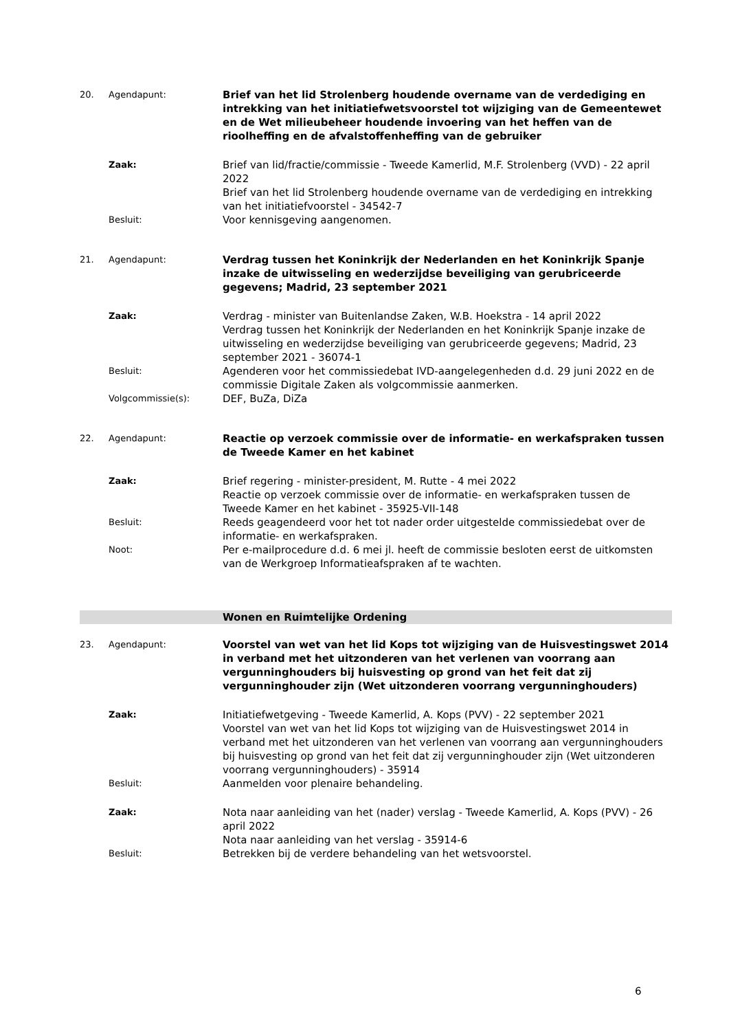20. Agendapunt:
Brief van het lid Strolenberg houdende overname van de verdediging en intrekking van het initiatiefwetsvoorstel tot wijziging van de Gemeentewet en de Wet milieubeheer houdende invoering van het heffen van de rioolheffing en de afvalstoffenheffing van de gebruiker
Zaak:
Brief van lid/fractie/commissie - Tweede Kamerlid, M.F. Strolenberg (VVD) - 22 april 2022
Brief van het lid Strolenberg houdende overname van de verdediging en intrekking van het initiatiefvoorstel - 34542-7
Besluit:
Voor kennisgeving aangenomen.
21. Agendapunt:
Verdrag tussen het Koninkrijk der Nederlanden en het Koninkrijk Spanje inzake de uitwisseling en wederzijdse beveiliging van gerubriceerde gegevens; Madrid, 23 september 2021
Zaak:
Verdrag - minister van Buitenlandse Zaken, W.B. Hoekstra - 14 april 2022
Verdrag tussen het Koninkrijk der Nederlanden en het Koninkrijk Spanje inzake de uitwisseling en wederzijdse beveiliging van gerubriceerde gegevens; Madrid, 23 september 2021 - 36074-1
Besluit:
Agenderen voor het commissiedebat IVD-aangelegenheden d.d. 29 juni 2022 en de commissie Digitale Zaken als volgcommissie aanmerken.
Volgcommissie(s):
DEF, BuZa, DiZa
22. Agendapunt:
Reactie op verzoek commissie over de informatie- en werkafspraken tussen de Tweede Kamer en het kabinet
Zaak:
Brief regering - minister-president, M. Rutte - 4 mei 2022
Reactie op verzoek commissie over de informatie- en werkafspraken tussen de Tweede Kamer en het kabinet - 35925-VII-148
Besluit:
Reeds geagendeerd voor het tot nader order uitgestelde commissiedebat over de informatie- en werkafspraken.
Noot:
Per e-mailprocedure d.d. 6 mei jl. heeft de commissie besloten eerst de uitkomsten van de Werkgroep Informatieafspraken af te wachten.
Wonen en Ruimtelijke Ordening
23. Agendapunt:
Voorstel van wet van het lid Kops tot wijziging van de Huisvestingswet 2014 in verband met het uitzonderen van het verlenen van voorrang aan vergunninghouders bij huisvesting op grond van het feit dat zij vergunninghouder zijn (Wet uitzonderen voorrang vergunninghouders)
Zaak:
Initiatiefwetgeving - Tweede Kamerlid, A. Kops (PVV) - 22 september 2021
Voorstel van wet van het lid Kops tot wijziging van de Huisvestingswet 2014 in verband met het uitzonderen van het verlenen van voorrang aan vergunninghouders bij huisvesting op grond van het feit dat zij vergunninghouder zijn (Wet uitzonderen voorrang vergunninghouders) - 35914
Besluit:
Aanmelden voor plenaire behandeling.
Zaak:
Nota naar aanleiding van het (nader) verslag - Tweede Kamerlid, A. Kops (PVV) - 26 april 2022
Nota naar aanleiding van het verslag - 35914-6
Besluit:
Betrekken bij de verdere behandeling van het wetsvoorstel.
6